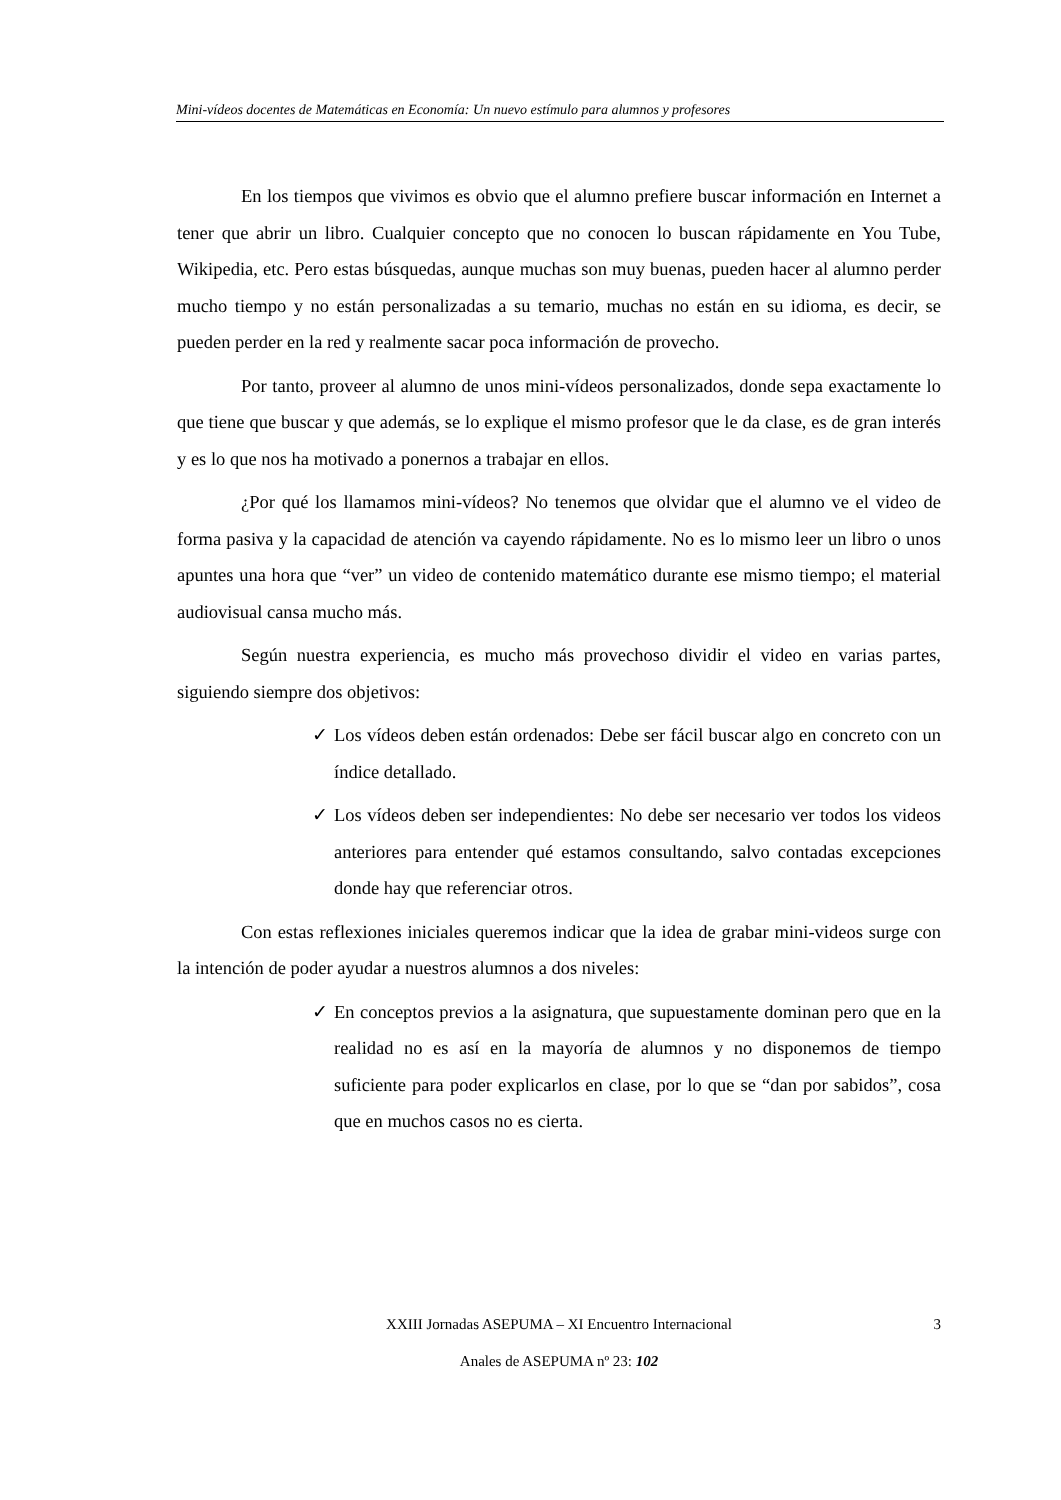Mini-vídeos docentes de Matemáticas en Economía: Un nuevo estímulo para alumnos y profesores
En los tiempos que vivimos es obvio que el alumno prefiere buscar información en Internet a tener que abrir un libro. Cualquier concepto que no conocen lo buscan rápidamente en You Tube, Wikipedia, etc. Pero estas búsquedas, aunque muchas son muy buenas, pueden hacer al alumno perder mucho tiempo y no están personalizadas a su temario, muchas no están en su idioma, es decir, se pueden perder en la red y realmente sacar poca información de provecho.
Por tanto, proveer al alumno de unos mini-vídeos personalizados, donde sepa exactamente lo que tiene que buscar y que además, se lo explique el mismo profesor que le da clase, es de gran interés y es lo que nos ha motivado a ponernos a trabajar en ellos.
¿Por qué los llamamos mini-vídeos? No tenemos que olvidar que el alumno ve el video de forma pasiva y la capacidad de atención va cayendo rápidamente. No es lo mismo leer un libro o unos apuntes una hora que “ver” un video de contenido matemático durante ese mismo tiempo; el material audiovisual cansa mucho más.
Según nuestra experiencia, es mucho más provechoso dividir el video en varias partes, siguiendo siempre dos objetivos:
✓ Los vídeos deben están ordenados: Debe ser fácil buscar algo en concreto con un índice detallado.
✓ Los vídeos deben ser independientes: No debe ser necesario ver todos los videos anteriores para entender qué estamos consultando, salvo contadas excepciones donde hay que referenciar otros.
Con estas reflexiones iniciales queremos indicar que la idea de grabar mini-videos surge con la intención de poder ayudar a nuestros alumnos a dos niveles:
✓ En conceptos previos a la asignatura, que supuestamente dominan pero que en la realidad no es así en la mayoría de alumnos y no disponemos de tiempo suficiente para poder explicarlos en clase, por lo que se “dan por sabidos”, cosa que en muchos casos no es cierta.
XXIII Jornadas ASEPUMA – XI Encuentro Internacional 3
Anales de ASEPUMA nº 23: 102